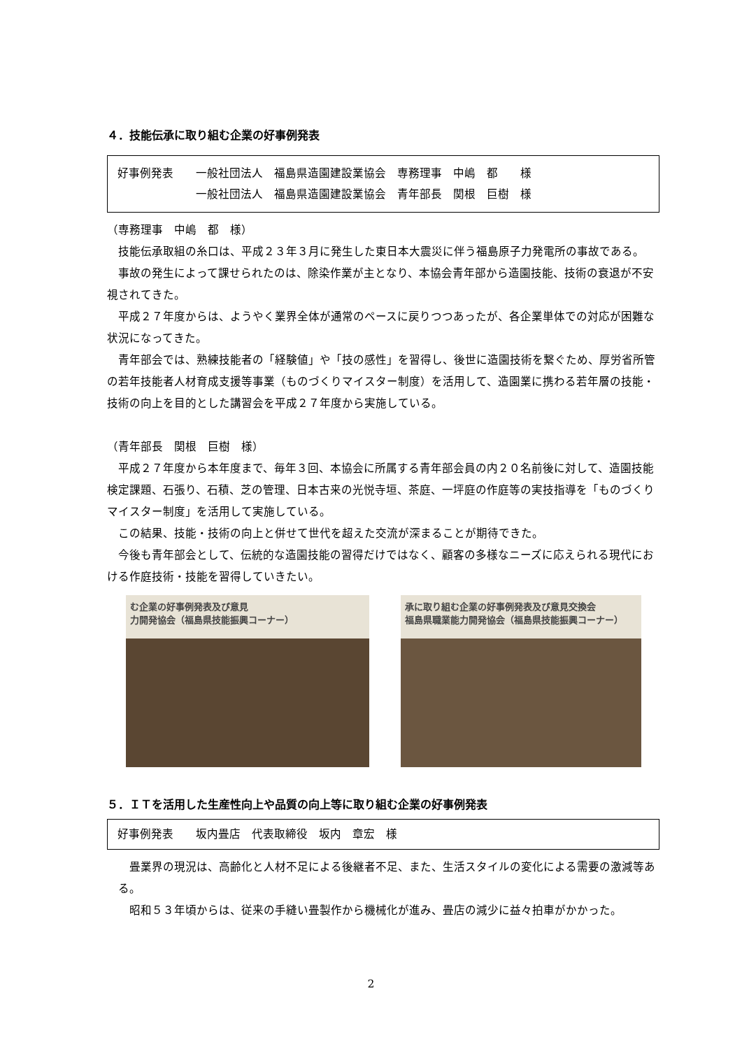４．技能伝承に取り組む企業の好事例発表
好事例発表　　一般社団法人　福島県造園建設業協会　専務理事　中嶋　都　　様
　　　　　　　一般社団法人　福島県造園建設業協会　青年部長　関根　巨樹　様
（専務理事　中嶋　都　様）
技能伝承取組の糸口は、平成２３年３月に発生した東日本大震災に伴う福島原子力発電所の事故である。
事故の発生によって課せられたのは、除染作業が主となり、本協会青年部から造園技能、技術の衰退が不安視されてきた。
平成２７年度からは、ようやく業界全体が通常のペースに戻りつつあったが、各企業単体での対応が困難な状況になってきた。
青年部会では、熟練技能者の「経験値」や「技の感性」を習得し、後世に造園技術を繋ぐため、厚労省所管の若年技能者人材育成支援等事業（ものづくりマイスター制度）を活用して、造園業に携わる若年層の技能・技術の向上を目的とした講習会を平成２７年度から実施している。
（青年部長　関根　巨樹　様）
平成２７年度から本年度まで、毎年３回、本協会に所属する青年部会員の内２０名前後に対して、造園技能検定課題、石張り、石積、芝の管理、日本古来の光悦寺垣、茶庭、一坪庭の作庭等の実技指導を「ものづくりマイスター制度」を活用して実施している。
この結果、技能・技術の向上と併せて世代を超えた交流が深まることが期待できた。
今後も青年部会として、伝統的な造園技能の習得だけではなく、顧客の多様なニーズに応えられる現代における作庭技術・技能を習得していきたい。
む企業の好事例発表及び意見
力開発協会（福島県技能振興コーナー）
承に取り組む企業の好事例発表及び意見交換会
福島県職業能力開発協会（福島県技能振興コーナー）
５．ＩＴを活用した生産性向上や品質の向上等に取り組む企業の好事例発表
好事例発表　　坂内畳店　代表取締役　坂内　章宏　様
畳業界の現況は、高齢化と人材不足による後継者不足、また、生活スタイルの変化による需要の激減等ある。
昭和５３年頃からは、従来の手縫い畳製作から機械化が進み、畳店の減少に益々拍車がかかった。
2